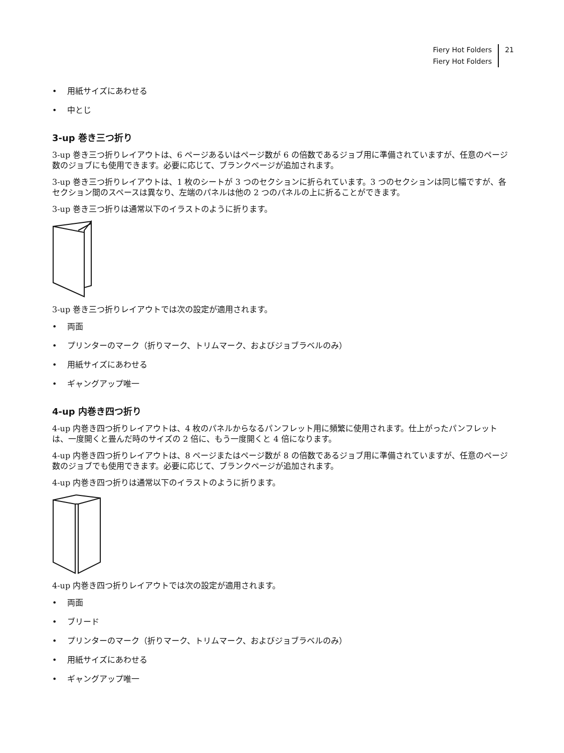Fiery Hot Folders
Fiery Hot Folders
21
• 用紙サイズにあわせる
• 中とじ
3-up 巻き三つ折り
3-up 巻き三つ折りレイアウトは、6 ページあるいはページ数が 6 の倍数であるジョブ用に準備されていますが、任意のページ数のジョブにも使用できます。必要に応じて、ブランクページが追加されます。
3-up 巻き三つ折りレイアウトは、1 枚のシートが 3 つのセクションに折られています。3 つのセクションは同じ幅ですが、各セクション間のスペースは異なり、左端のパネルは他の 2 つのパネルの上に折ることができます。
3-up 巻き三つ折りは通常以下のイラストのように折ります。
3-up 巻き三つ折りレイアウトでは次の設定が適用されます。
• 両面
• プリンターのマーク（折りマーク、トリムマーク、およびジョブラベルのみ）
• 用紙サイズにあわせる
• ギャングアップ唯一
4-up 内巻き四つ折り
4-up 内巻き四つ折りレイアウトは、4 枚のパネルからなるパンフレット用に頻繁に使用されます。仕上がったパンフレットは、一度開くと畳んだ時のサイズの 2 倍に、もう一度開くと 4 倍になります。
4-up 内巻き四つ折りレイアウトは、8 ページまたはページ数が 8 の倍数であるジョブ用に準備されていますが、任意のページ数のジョブでも使用できます。必要に応じて、ブランクページが追加されます。
4-up 内巻き四つ折りは通常以下のイラストのように折ります。
4-up 内巻き四つ折りレイアウトでは次の設定が適用されます。
• 両面
• ブリード
• プリンターのマーク（折りマーク、トリムマーク、およびジョブラベルのみ）
• 用紙サイズにあわせる
• ギャングアップ唯一